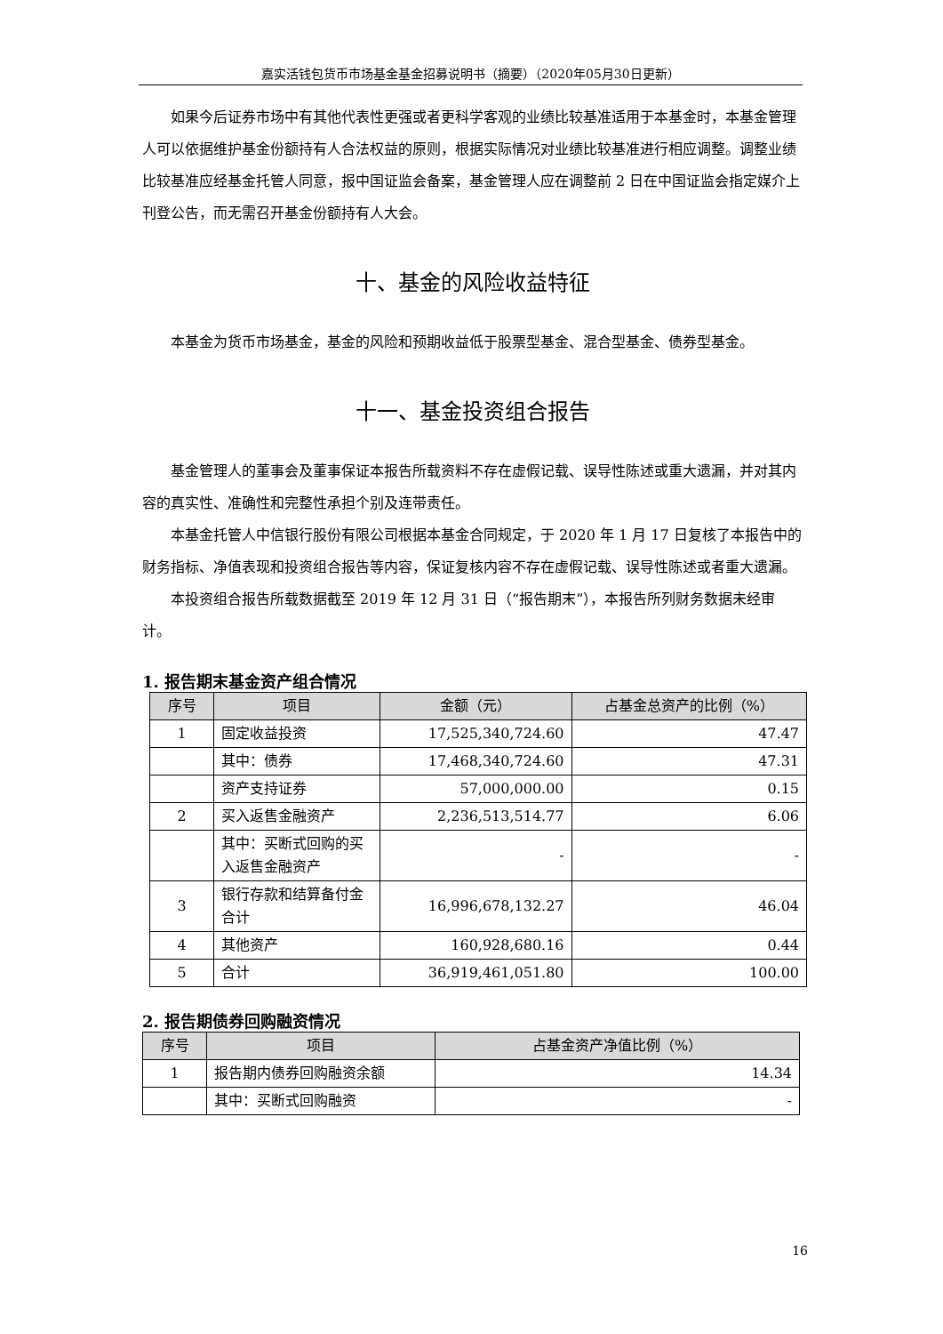嘉实活钱包货币市场基金基金招募说明书（摘要）（2020年05月30日更新）
如果今后证券市场中有其他代表性更强或者更科学客观的业绩比较基准适用于本基金时，本基金管理人可以依据维护基金份额持有人合法权益的原则，根据实际情况对业绩比较基准进行相应调整。调整业绩比较基准应经基金托管人同意，报中国证监会备案，基金管理人应在调整前 2 日在中国证监会指定媒介上刊登公告，而无需召开基金份额持有人大会。
十、基金的风险收益特征
本基金为货币市场基金，基金的风险和预期收益低于股票型基金、混合型基金、债券型基金。
十一、基金投资组合报告
基金管理人的董事会及董事保证本报告所载资料不存在虚假记载、误导性陈述或重大遗漏，并对其内容的真实性、准确性和完整性承担个别及连带责任。
本基金托管人中信银行股份有限公司根据本基金合同规定，于 2020 年 1 月 17 日复核了本报告中的财务指标、净值表现和投资组合报告等内容，保证复核内容不存在虚假记载、误导性陈述或者重大遗漏。
本投资组合报告所载数据截至 2019 年 12 月 31 日（“报告期末”），本报告所列财务数据未经审计。
1. 报告期末基金资产组合情况
| 序号 | 项目 | 金额（元） | 占基金总资产的比例（%） |
| --- | --- | --- | --- |
| 1 | 固定收益投资 | 17,525,340,724.60 | 47.47 |
| | 其中：债券 | 17,468,340,724.60 | 47.31 |
| | 资产支持证券 | 57,000,000.00 | 0.15 |
| 2 | 买入返售金融资产 | 2,236,513,514.77 | 6.06 |
| | 其中：买断式回购的买入返售金融资产 | - | - |
| 3 | 银行存款和结算备付金合计 | 16,996,678,132.27 | 46.04 |
| 4 | 其他资产 | 160,928,680.16 | 0.44 |
| 5 | 合计 | 36,919,461,051.80 | 100.00 |
2. 报告期债券回购融资情况
| 序号 | 项目 | 占基金资产净值比例（%） |
| --- | --- | --- |
| 1 | 报告期内债券回购融资余额 | 14.34 |
| | 其中：买断式回购融资 | - |
16